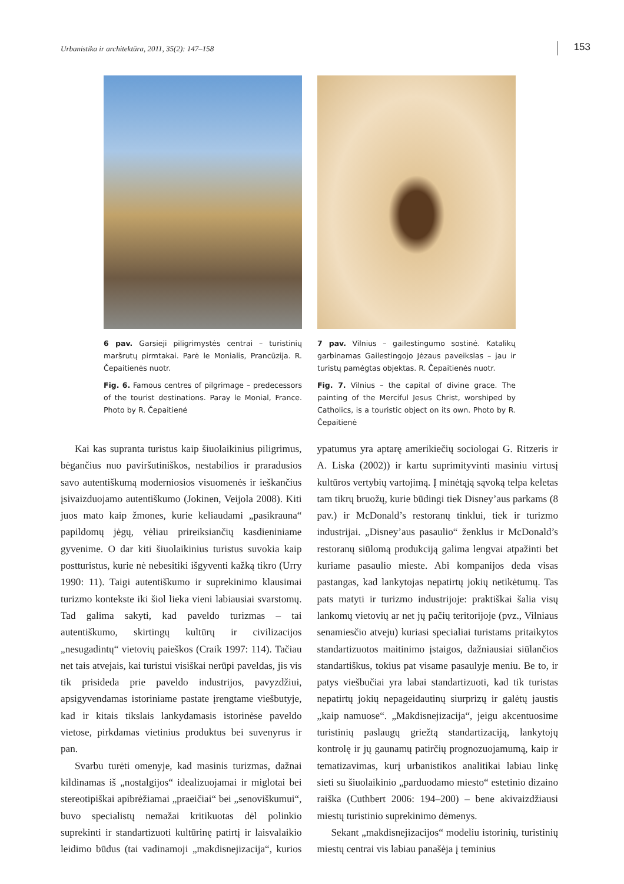Urbanistika ir architektūra, 2011, 35(2): 147–158 153
6 pav. Garsieji piligrimystės centrai – turistinių maršrutų pirmtakai. Parė le Monialis, Prancūzija. R. Čepaitienės nuotr.
Fig. 6. Famous centres of pilgrimage – predecessors of the tourist destinations. Paray le Monial, France. Photo by R. Čepaitienė
7 pav. Vilnius – gailestingumo sostinė. Katalikų garbinamas Gailestingojo Jėzaus paveikslas – jau ir turistų pamėgtas objektas. R. Čepaitienės nuotr.
Fig. 7. Vilnius – the capital of divine grace. The painting of the Merciful Jesus Christ, worshiped by Catholics, is a touristic object on its own. Photo by R. Čepaitienė
Kai kas supranta turistus kaip šiuolaikinius piligrimus, bėgančius nuo paviršutiniškos, nestabilios ir praradusios savo autentiškumą moderniosios visuomenės ir ieškančius įsivaizduojamo autentiškumo (Jokinen, Veijola 2008). Kiti juos mato kaip žmones, kurie keliaudami „pasikrauna“ papildomų jėgų, vėliau prireiksiančių kasdieniniame gyvenime. O dar kiti šiuolaikinius turistus suvokia kaip postturistus, kurie nė nebesitiki išgyventi kažką tikro (Urry 1990: 11). Taigi autentiškumo ir suprekinimo klausimai turizmo kontekste iki šiol lieka vieni labiausiai svarstomų. Tad galima sakyti, kad paveldo turizmas – tai autentiškumo, skirtingų kultūrų ir civilizacijos „nesugadintų“ vietovių paieškos (Craik 1997: 114). Tačiau net tais atvejais, kai turistui visiškai nerūpi paveldas, jis vis tik prisideda prie paveldo industrijos, pavyzdžiui, apsigyvendamas istoriniame pastate įrengtame viešbutyje, kad ir kitais tikslais lankydamasis istorinėse paveldo vietose, pirkdamas vietinius produktus bei suvenyrus ir pan.
Svarbu turėti omenyje, kad masinis turizmas, dažnai kildinamas iš „nostalgijos“ idealizuojamai ir miglotai bei stereotipiškai apibrėžiamai „praeičiai“ bei „senoviškumui“, buvo specialistų nemažai kritikuotas dėl polinkio suprekinti ir standartizuoti kultūrinę patirtį ir laisvalaikio leidimo būdus (tai vadinamoji „makdisnejizacija“, kurios ypatumus yra aptarę amerikiečių sociologai G. Ritzeris ir A. Liska (2002)) ir kartu suprimityvinti masiniu virtusį kultūros vertybių vartojimą. Į minėtąją sąvoką telpa keletas tam tikrų bruožų, kurie būdingi tiek Disney’aus parkams (8 pav.) ir McDonald’s restoranų tinklui, tiek ir turizmo industrijai. „Disney’aus pasaulio“ ženklus ir McDonald’s restoranų siūlomą produkciją galima lengvai atpažinti bet kuriame pasaulio mieste. Abi kompanijos deda visas pastangas, kad lankytojas nepatirtų jokių netikėtumų. Tas pats matyti ir turizmo industrijoje: praktiškai šalia visų lankomų vietovių ar net jų pačių teritorijoje (pvz., Vilniaus senamiesčio atveju) kuriasi specialiai turistams pritaikytos standartizuotos maitinimo įstaigos, dažniausiai siūlančios standartiškus, tokius pat visame pasaulyje meniu. Be to, ir patys viešbučiai yra labai standartizuoti, kad tik turistas nepatirtų jokių nepageidautinų siurprizų ir galėtų jaustis „kaip namuose“. „Makdisnejizacija“, jeigu akcentuosime turistinių paslaugų griežtą standartizaciją, lankytojų kontrolę ir jų gaunamų patirčių prognozuojamumą, kaip ir tematizavimas, kurį urbanistikos analitikai labiau linkę sieti su šiuolaikinio „parduodamo miesto“ estetinio dizaino raiška (Cuthbert 2006: 194–200) – bene akivaizdžiausi miestų turistinio suprekinimo dėmenys.
Sekant „makdisnejizacijos“ modeliu istorinių, turistinių miestų centrai vis labiau panašėja į teminius